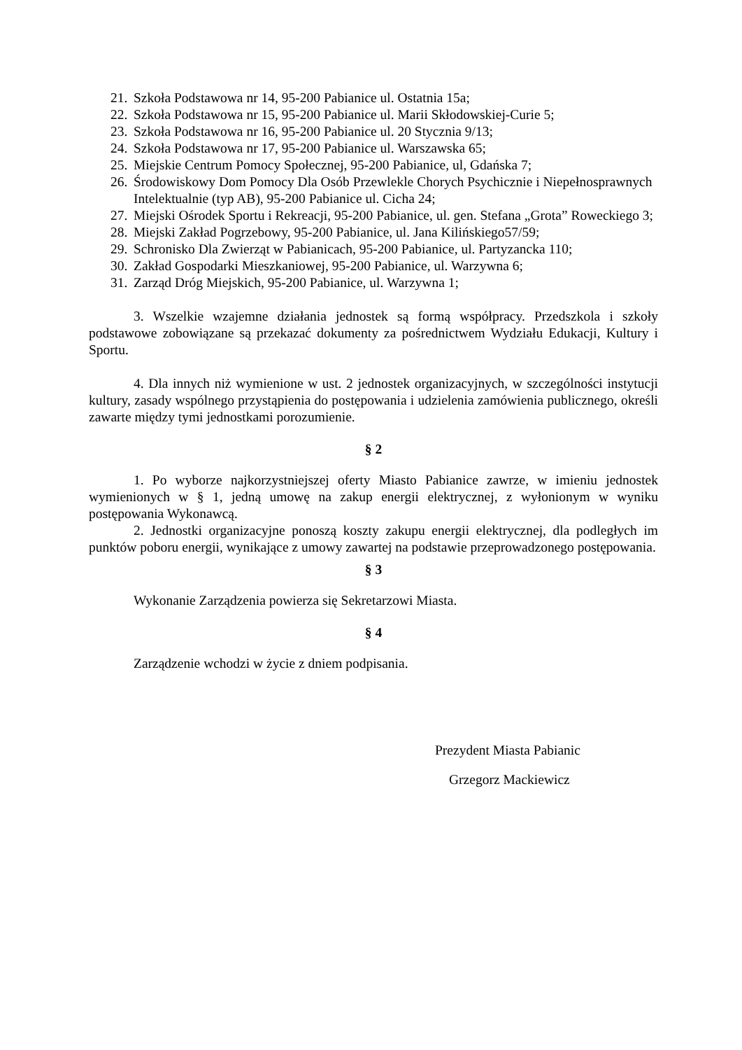21. Szkoła Podstawowa nr 14, 95-200 Pabianice ul. Ostatnia 15a;
22. Szkoła Podstawowa nr 15, 95-200 Pabianice ul. Marii Skłodowskiej-Curie 5;
23. Szkoła Podstawowa nr 16, 95-200 Pabianice ul. 20 Stycznia 9/13;
24. Szkoła Podstawowa nr 17, 95-200 Pabianice ul. Warszawska 65;
25. Miejskie Centrum Pomocy Społecznej, 95-200 Pabianice, ul, Gdańska 7;
26. Środowiskowy Dom Pomocy Dla Osób Przewlekle Chorych Psychicznie i Niepełnosprawnych Intelektualnie (typ AB), 95-200 Pabianice ul. Cicha 24;
27. Miejski Ośrodek Sportu i Rekreacji, 95-200 Pabianice, ul. gen. Stefana „Grota” Roweckiego 3;
28. Miejski Zakład Pogrzebowy, 95-200 Pabianice, ul. Jana Kilińskiego57/59;
29. Schronisko Dla Zwierząt w Pabianicach, 95-200 Pabianice, ul. Partyzancka 110;
30. Zakład Gospodarki Mieszkaniowej, 95-200 Pabianice, ul. Warzywna 6;
31. Zarząd Dróg Miejskich, 95-200 Pabianice, ul. Warzywna 1;
3. Wszelkie wzajemne działania jednostek są formą współpracy. Przedszkola i szkoły podstawowe zobowiązane są przekazać dokumenty za pośrednictwem Wydziału Edukacji, Kultury i Sportu.
4. Dla innych niż wymienione w ust. 2 jednostek organizacyjnych, w szczególności instytucji kultury, zasady wspólnego przystąpienia do postępowania i udzielenia zamówienia publicznego, określi zawarte między tymi jednostkami porozumienie.
§ 2
1. Po wyborze najkorzystniejszej oferty Miasto Pabianice zawrze, w imieniu jednostek wymienionych w § 1, jedną umowę na zakup energii elektrycznej, z wyłonionym w wyniku postępowania Wykonawcą.
2. Jednostki organizacyjne ponoszą koszty zakupu energii elektrycznej, dla podległych im punktów poboru energii, wynikające z umowy zawartej na podstawie przeprowadzonego postępowania.
§ 3
Wykonanie Zarządzenia powierza się Sekretarzowi Miasta.
§ 4
Zarządzenie wchodzi w życie z dniem podpisania.
Prezydent Miasta Pabianic
Grzegorz Mackiewicz